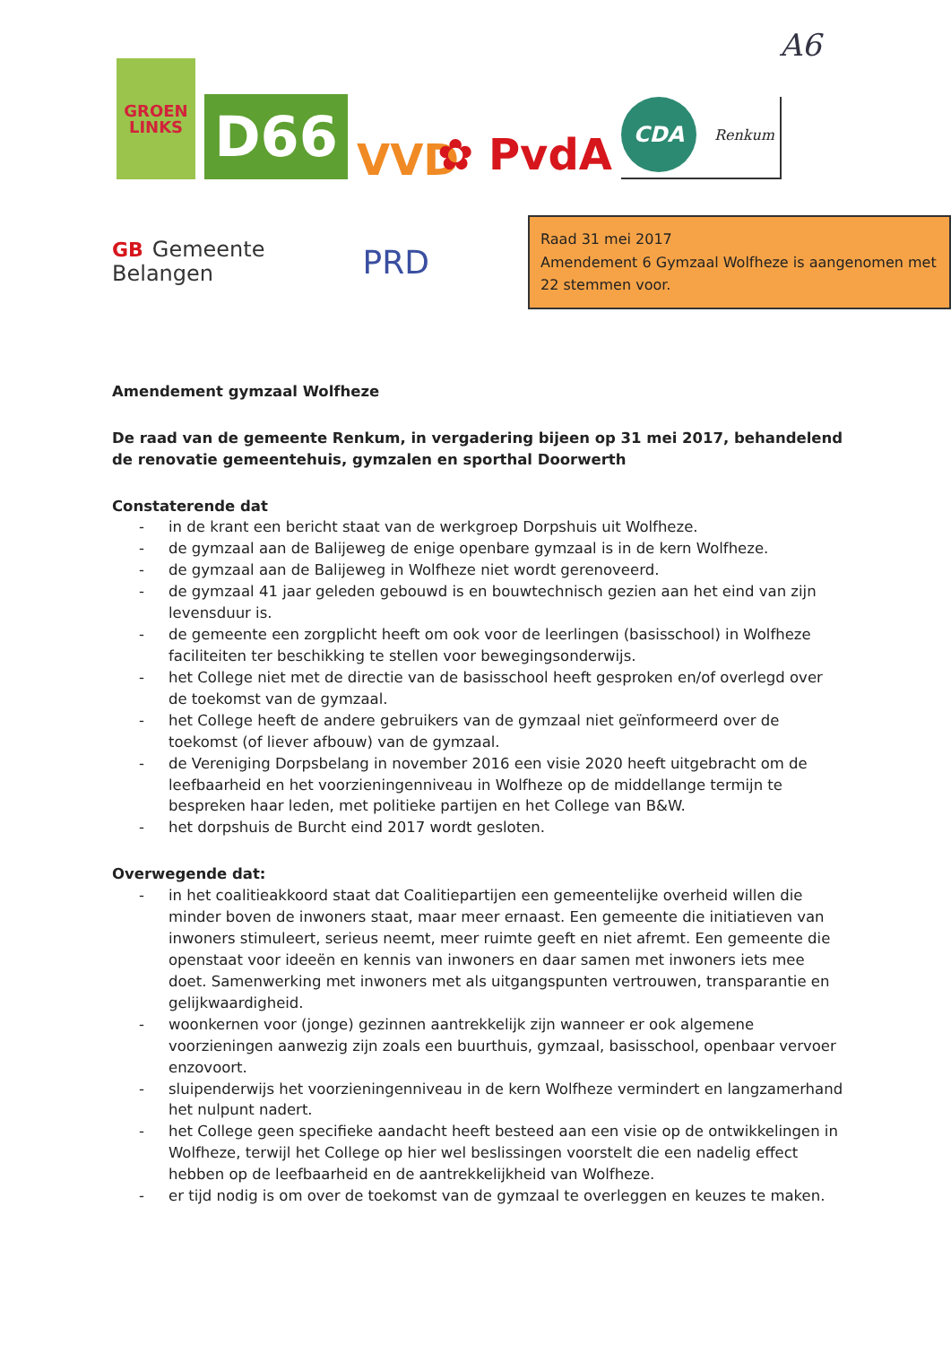A6
GROEN
LINKS
D66
VVD
✿ PvdA
CDA
Renkum
GB Gemeente
Belangen
PRD
Raad 31 mei 2017
Amendement 6 Gymzaal Wolfheze is aangenomen met 22 stemmen voor.
Amendement gymzaal Wolfheze
De raad van de gemeente Renkum, in vergadering bijeen op 31 mei 2017, behandelend de renovatie gemeentehuis, gymzalen en sporthal Doorwerth
Constaterende dat
- in de krant een bericht staat van de werkgroep Dorpshuis uit Wolfheze.
- de gymzaal aan de Balijeweg de enige openbare gymzaal is in de kern Wolfheze.
- de gymzaal aan de Balijeweg in Wolfheze niet wordt gerenoveerd.
- de gymzaal 41 jaar geleden gebouwd is en bouwtechnisch gezien aan het eind van zijn levensduur is.
- de gemeente een zorgplicht heeft om ook voor de leerlingen (basisschool) in Wolfheze faciliteiten ter beschikking te stellen voor bewegingsonderwijs.
- het College niet met de directie van de basisschool heeft gesproken en/of overlegd over de toekomst van de gymzaal.
- het College heeft de andere gebruikers van de gymzaal niet geïnformeerd over de toekomst (of liever afbouw) van de gymzaal.
- de Vereniging Dorpsbelang in november 2016 een visie 2020 heeft uitgebracht om de leefbaarheid en het voorzieningenniveau in Wolfheze op de middellange termijn te bespreken haar leden, met politieke partijen en het College van B&W.
- het dorpshuis de Burcht eind 2017 wordt gesloten.
Overwegende dat:
- in het coalitieakkoord staat dat Coalitiepartijen een gemeentelijke overheid willen die minder boven de inwoners staat, maar meer ernaast. Een gemeente die initiatieven van inwoners stimuleert, serieus neemt, meer ruimte geeft en niet afremt. Een gemeente die openstaat voor ideeën en kennis van inwoners en daar samen met inwoners iets mee doet. Samenwerking met inwoners met als uitgangspunten vertrouwen, transparantie en gelijkwaardigheid.
- woonkernen voor (jonge) gezinnen aantrekkelijk zijn wanneer er ook algemene voorzieningen aanwezig zijn zoals een buurthuis, gymzaal, basisschool, openbaar vervoer enzovoort.
- sluipenderwijs het voorzieningenniveau in de kern Wolfheze vermindert en langzamerhand het nulpunt nadert.
- het College geen specifieke aandacht heeft besteed aan een visie op de ontwikkelingen in Wolfheze, terwijl het College op hier wel beslissingen voorstelt die een nadelig effect hebben op de leefbaarheid en de aantrekkelijkheid van Wolfheze.
- er tijd nodig is om over de toekomst van de gymzaal te overleggen en keuzes te maken.